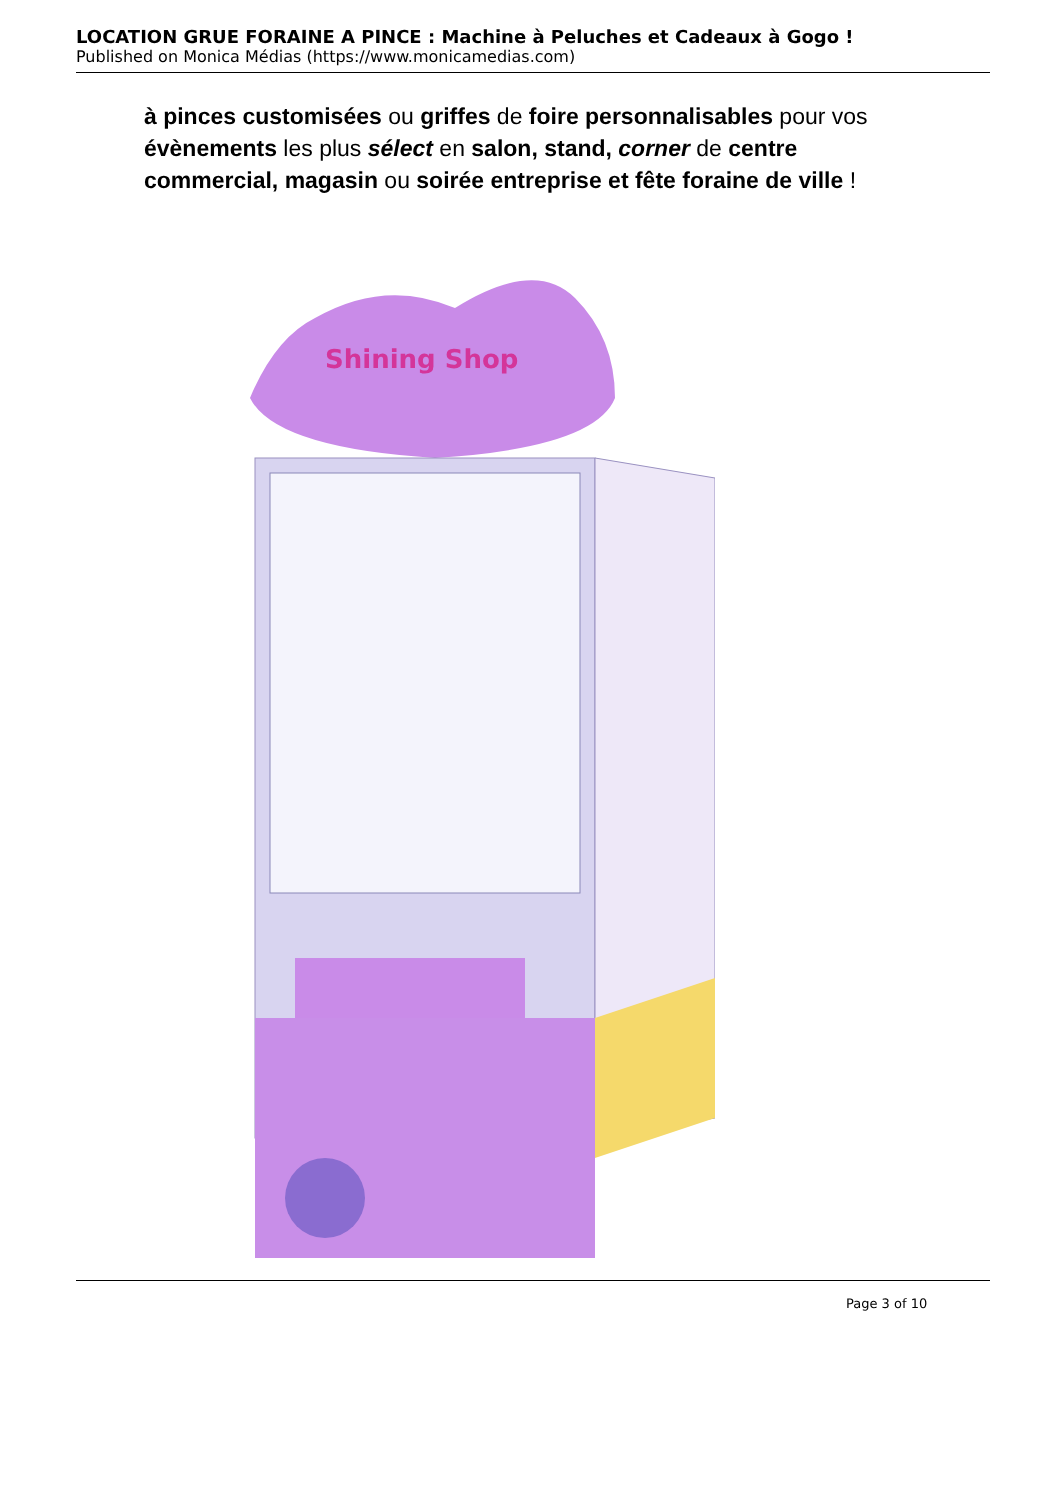LOCATION GRUE FORAINE A PINCE : Machine à Peluches et Cadeaux à Gogo !
Published on Monica Médias (https://www.monicamedias.com)
à pinces customisées ou griffes de foire personnalisables pour vos évènements les plus sélect en salon, stand, corner de centre commercial, magasin ou soirée entreprise et fête foraine de ville !
Shining Shop
Page 3 of 10